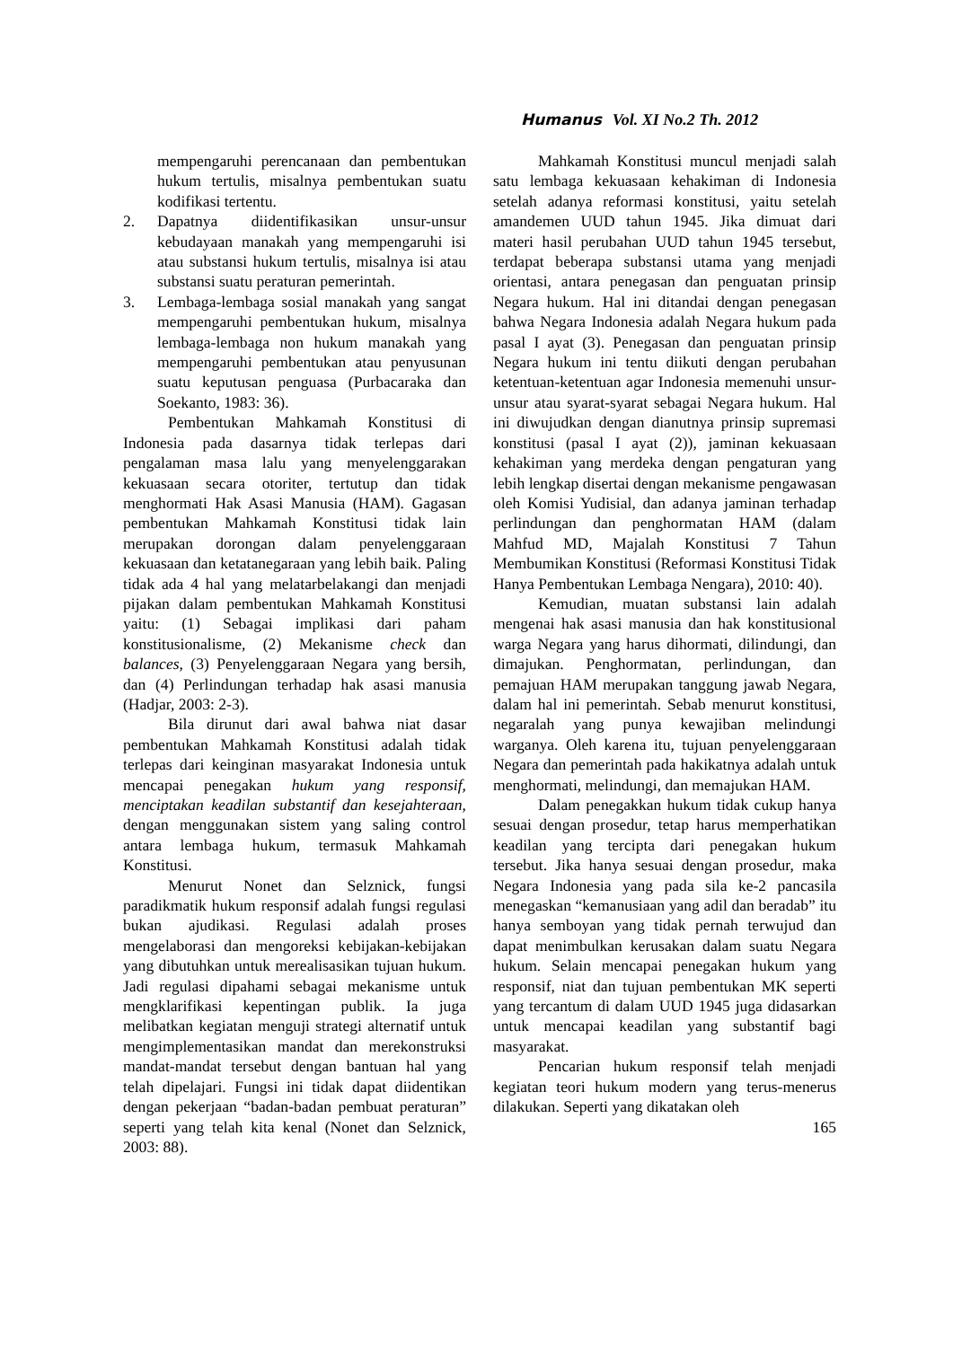Humanus Vol. XI No.2 Th. 2012
mempengaruhi perencanaan dan pembentukan hukum tertulis, misalnya pembentukan suatu kodifikasi tertentu.
2. Dapatnya diidentifikasikan unsur-unsur kebudayaan manakah yang mempengaruhi isi atau substansi hukum tertulis, misalnya isi atau substansi suatu peraturan pemerintah.
3. Lembaga-lembaga sosial manakah yang sangat mempengaruhi pembentukan hukum, misalnya lembaga-lembaga non hukum manakah yang mempengaruhi pembentukan atau penyusunan suatu keputusan penguasa (Purbacaraka dan Soekanto, 1983: 36).
Pembentukan Mahkamah Konstitusi di Indonesia pada dasarnya tidak terlepas dari pengalaman masa lalu yang menyelenggarakan kekuasaan secara otoriter, tertutup dan tidak menghormati Hak Asasi Manusia (HAM). Gagasan pembentukan Mahkamah Konstitusi tidak lain merupakan dorongan dalam penyelenggaraan kekuasaan dan ketatanegaraan yang lebih baik. Paling tidak ada 4 hal yang melatarbelakangi dan menjadi pijakan dalam pembentukan Mahkamah Konstitusi yaitu: (1) Sebagai implikasi dari paham konstitusionalisme, (2) Mekanisme check dan balances, (3) Penyelenggaraan Negara yang bersih, dan (4) Perlindungan terhadap hak asasi manusia (Hadjar, 2003: 2-3).
Bila dirunut dari awal bahwa niat dasar pembentukan Mahkamah Konstitusi adalah tidak terlepas dari keinginan masyarakat Indonesia untuk mencapai penegakan hukum yang responsif, menciptakan keadilan substantif dan kesejahteraan, dengan menggunakan sistem yang saling control antara lembaga hukum, termasuk Mahkamah Konstitusi.
Menurut Nonet dan Selznick, fungsi paradikmatik hukum responsif adalah fungsi regulasi bukan ajudikasi. Regulasi adalah proses mengelaborasi dan mengoreksi kebijakan-kebijakan yang dibutuhkan untuk merealisasikan tujuan hukum. Jadi regulasi dipahami sebagai mekanisme untuk mengklarifikasi kepentingan publik. Ia juga melibatkan kegiatan menguji strategi alternatif untuk mengimplementasikan mandat dan merekonstruksi mandat-mandat tersebut dengan bantuan hal yang telah dipelajari. Fungsi ini tidak dapat diidentikan dengan pekerjaan “badan-badan pembuat peraturan” seperti yang telah kita kenal (Nonet dan Selznick, 2003: 88).
Mahkamah Konstitusi muncul menjadi salah satu lembaga kekuasaan kehakiman di Indonesia setelah adanya reformasi konstitusi, yaitu setelah amandemen UUD tahun 1945. Jika dimuat dari materi hasil perubahan UUD tahun 1945 tersebut, terdapat beberapa substansi utama yang menjadi orientasi, antara penegasan dan penguatan prinsip Negara hukum. Hal ini ditandai dengan penegasan bahwa Negara Indonesia adalah Negara hukum pada pasal I ayat (3). Penegasan dan penguatan prinsip Negara hukum ini tentu diikuti dengan perubahan ketentuan-ketentuan agar Indonesia memenuhi unsur-unsur atau syarat-syarat sebagai Negara hukum. Hal ini diwujudkan dengan dianutnya prinsip supremasi konstitusi (pasal I ayat (2)), jaminan kekuasaan kehakiman yang merdeka dengan pengaturan yang lebih lengkap disertai dengan mekanisme pengawasan oleh Komisi Yudisial, dan adanya jaminan terhadap perlindungan dan penghormatan HAM (dalam Mahfud MD, Majalah Konstitusi 7 Tahun Membumikan Konstitusi (Reformasi Konstitusi Tidak Hanya Pembentukan Lembaga Nengara), 2010: 40).
Kemudian, muatan substansi lain adalah mengenai hak asasi manusia dan hak konstitusional warga Negara yang harus dihormati, dilindungi, dan dimajukan. Penghormatan, perlindungan, dan pemajuan HAM merupakan tanggung jawab Negara, dalam hal ini pemerintah. Sebab menurut konstitusi, negaralah yang punya kewajiban melindungi warganya. Oleh karena itu, tujuan penyelenggaraan Negara dan pemerintah pada hakikatnya adalah untuk menghormati, melindungi, dan memajukan HAM.
Dalam penegakkan hukum tidak cukup hanya sesuai dengan prosedur, tetap harus memperhatikan keadilan yang tercipta dari penegakan hukum tersebut. Jika hanya sesuai dengan prosedur, maka Negara Indonesia yang pada sila ke-2 pancasila menegaskan “kemanusiaan yang adil dan beradab” itu hanya semboyan yang tidak pernah terwujud dan dapat menimbulkan kerusakan dalam suatu Negara hukum. Selain mencapai penegakan hukum yang responsif, niat dan tujuan pembentukan MK seperti yang tercantum di dalam UUD 1945 juga didasarkan untuk mencapai keadilan yang substantif bagi masyarakat.
Pencarian hukum responsif telah menjadi kegiatan teori hukum modern yang terus-menerus dilakukan. Seperti yang dikatakan oleh
165